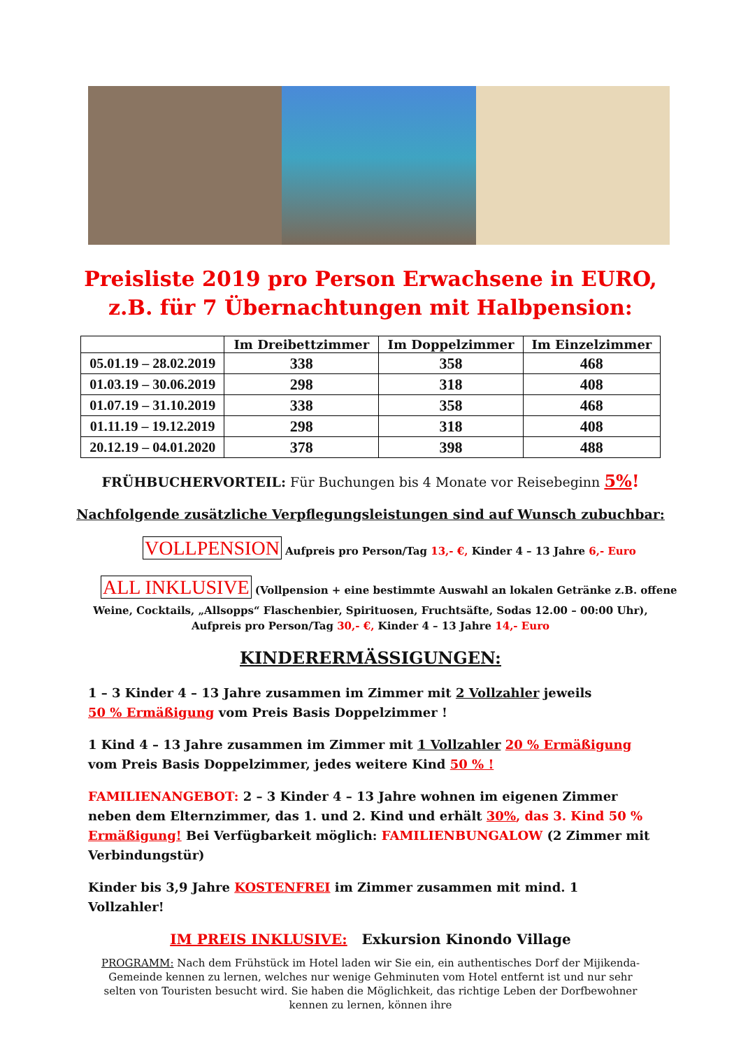Preisliste 2019 pro Person Erwachsene in EURO,
z.B. für 7 Übernachtungen mit Halbpension:
| | Im Dreibettzimmer | Im Doppelzimmer | Im Einzelzimmer |
| --- | --- | --- | --- |
| 05.01.19 – 28.02.2019 | 338 | 358 | 468 |
| 01.03.19 – 30.06.2019 | 298 | 318 | 408 |
| 01.07.19 – 31.10.2019 | 338 | 358 | 468 |
| 01.11.19 – 19.12.2019 | 298 | 318 | 408 |
| 20.12.19 – 04.01.2020 | 378 | 398 | 488 |
FRÜHBUCHERVORTEIL: Für Buchungen bis 4 Monate vor Reisebeginn 5%!
Nachfolgende zusätzliche Verpflegungsleistungen sind auf Wunsch zubuchbar:
VOLLPENSION Aufpreis pro Person/Tag 13,- €, Kinder 4 – 13 Jahre 6,- Euro
ALL INKLUSIVE (Vollpension + eine bestimmte Auswahl an lokalen Getränke z.B. offene
Weine, Cocktails, „Allsopps“ Flaschenbier, Spirituosen, Fruchtsäfte, Sodas 12.00 – 00:00 Uhr),
Aufpreis pro Person/Tag 30,- €, Kinder 4 – 13 Jahre 14,- Euro
KINDERERMÄSSIGUNGEN:
1 – 3 Kinder 4 – 13 Jahre zusammen im Zimmer mit 2 Vollzahler jeweils
50 % Ermäßigung vom Preis Basis Doppelzimmer !
1 Kind 4 – 13 Jahre zusammen im Zimmer mit 1 Vollzahler 20 % Ermäßigung vom Preis Basis Doppelzimmer, jedes weitere Kind 50 % !
FAMILIENANGEBOT: 2 – 3 Kinder 4 – 13 Jahre wohnen im eigenen Zimmer neben dem Elternzimmer, das 1. und 2. Kind und erhält 30%, das 3. Kind 50 % Ermäßigung! Bei Verfügbarkeit möglich: FAMILIENBUNGALOW (2 Zimmer mit Verbindungstür)
Kinder bis 3,9 Jahre KOSTENFREI im Zimmer zusammen mit mind. 1 Vollzahler!
IM PREIS INKLUSIVE: Exkursion Kinondo Village
PROGRAMM: Nach dem Frühstück im Hotel laden wir Sie ein, ein authentisches Dorf der Mijikenda-Gemeinde kennen zu lernen, welches nur wenige Gehminuten vom Hotel entfernt ist und nur sehr selten von Touristen besucht wird. Sie haben die Möglichkeit, das richtige Leben der Dorfbewohner kennen zu lernen, können ihre